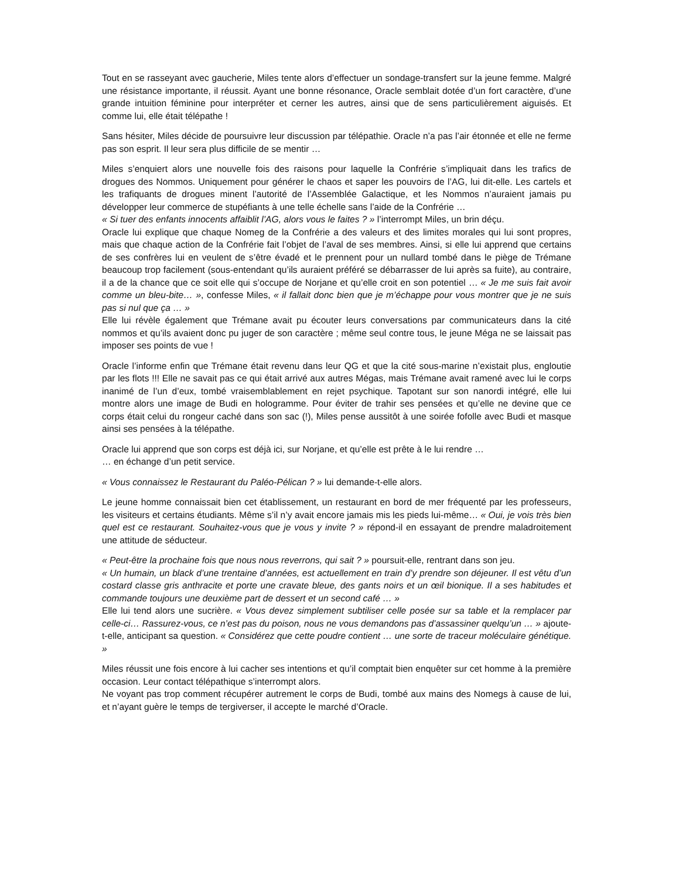Tout en se rasseyant avec gaucherie, Miles tente alors d’effectuer un sondage-transfert sur la jeune femme. Malgré une résistance importante, il réussit. Ayant une bonne résonance, Oracle semblait dotée d’un fort caractère, d’une grande intuition féminine pour interpréter et cerner les autres, ainsi que de sens particulièrement aiguisés. Et comme lui, elle était télépathe !
Sans hésiter, Miles décide de poursuivre leur discussion par télépathie. Oracle n’a pas l’air étonnée et elle ne ferme pas son esprit. Il leur sera plus difficile de se mentir …
Miles s’enquiert alors une nouvelle fois des raisons pour laquelle la Confrérie s’impliquait dans les trafics de drogues des Nommos. Uniquement pour générer le chaos et saper les pouvoirs de l’AG, lui dit-elle. Les cartels et les trafiquants de drogues minent l’autorité de l’Assemblée Galactique, et les Nommos n’auraient jamais pu développer leur commerce de stupéfiants à une telle échelle sans l’aide de la Confrérie …
« Si tuer des enfants innocents affaiblit l’AG, alors vous le faites ? » l’interrompt Miles, un brin déçu.
Oracle lui explique que chaque Nomeg de la Confrérie a des valeurs et des limites morales qui lui sont propres, mais que chaque action de la Confrérie fait l’objet de l’aval de ses membres. Ainsi, si elle lui apprend que certains de ses confrères lui en veulent de s’être évadé et le prennent pour un nullard tombé dans le piège de Trémane beaucoup trop facilement (sous-entendant qu’ils auraient préféré se débarrasser de lui après sa fuite), au contraire, il a de la chance que ce soit elle qui s’occupe de Norjane et qu’elle croit en son potentiel … « Je me suis fait avoir comme un bleu-bite… », confesse Miles, « il fallait donc bien que je m’échappe pour vous montrer que je ne suis pas si nul que ça … »
Elle lui révèle également que Trémane avait pu écouter leurs conversations par communicateurs dans la cité nommos et qu’ils avaient donc pu juger de son caractère ; même seul contre tous, le jeune Méga ne se laissait pas imposer ses points de vue !
Oracle l’informe enfin que Trémane était revenu dans leur QG et que la cité sous-marine n’existait plus, engloutie par les flots !!! Elle ne savait pas ce qui était arrivé aux autres Mégas, mais Trémane avait ramené avec lui le corps inanimé de l’un d’eux, tombé vraisemblablement en rejet psychique. Tapotant sur son nanordi intégré, elle lui montre alors une image de Budi en hologramme. Pour éviter de trahir ses pensées et qu’elle ne devine que ce corps était celui du rongeur caché dans son sac (!), Miles pense aussitôt à une soirée fofolle avec Budi et masque ainsi ses pensées à la télépathe.
Oracle lui apprend que son corps est déjà ici, sur Norjane, et qu’elle est prête à le lui rendre …
… en échange d’un petit service.
« Vous connaissez le Restaurant du Paléo-Pélican ? » lui demande-t-elle alors.
Le jeune homme connaissait bien cet établissement, un restaurant en bord de mer fréquenté par les professeurs, les visiteurs et certains étudiants. Même s’il n’y avait encore jamais mis les pieds lui-même… « Oui, je vois très bien quel est ce restaurant. Souhaitez-vous que je vous y invite ? » répond-il en essayant de prendre maladroitement une attitude de séducteur.
« Peut-être la prochaine fois que nous nous reverrons, qui sait ? » poursuit-elle, rentrant dans son jeu.
« Un humain, un black d’une trentaine d’années, est actuellement en train d’y prendre son déjeuner. Il est vêtu d’un costard classe gris anthracite et porte une cravate bleue, des gants noirs et un œil bionique. Il a ses habitudes et commande toujours une deuxième part de dessert et un second café … »
Elle lui tend alors une sucrière. « Vous devez simplement subtiliser celle posée sur sa table et la remplacer par celle-ci… Rassurez-vous, ce n’est pas du poison, nous ne vous demandons pas d’assassiner quelqu’un … » ajoute-t-elle, anticipant sa question. « Considérez que cette poudre contient … une sorte de traceur moléculaire génétique. »
Miles réussit une fois encore à lui cacher ses intentions et qu’il comptait bien enquêter sur cet homme à la première occasion. Leur contact télépathique s’interrompt alors.
Ne voyant pas trop comment récupérer autrement le corps de Budi, tombé aux mains des Nomegs à cause de lui, et n’ayant guère le temps de tergiverser, il accepte le marché d’Oracle.